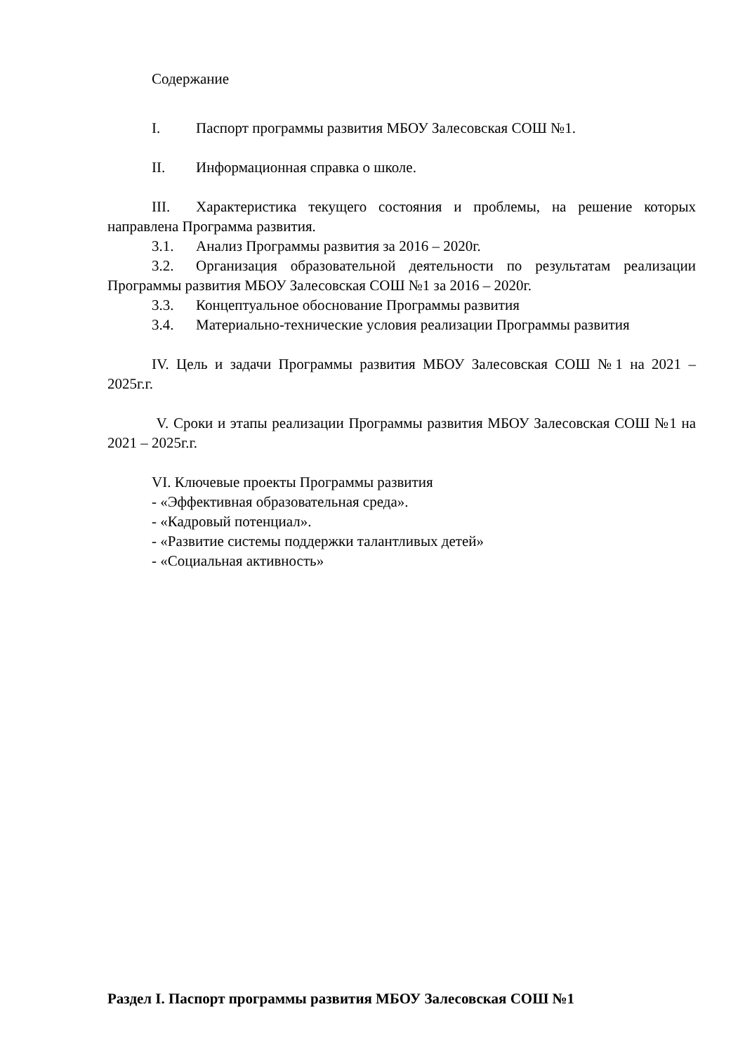Содержание
I. Паспорт программы развития МБОУ Залесовская СОШ №1.
II. Информационная справка о школе.
III. Характеристика текущего состояния и проблемы, на решение которых направлена Программа развития.
3.1. Анализ Программы развития за 2016 – 2020г.
3.2. Организация образовательной деятельности по результатам реализации Программы развития МБОУ Залесовская СОШ №1 за 2016 – 2020г.
3.3. Концептуальное обоснование Программы развития
3.4. Материально-технические условия реализации Программы развития
IV. Цель и задачи Программы развития МБОУ Залесовская СОШ №1 на 2021 – 2025г.г.
V. Сроки и этапы реализации Программы развития МБОУ Залесовская СОШ №1 на 2021 – 2025г.г.
VI. Ключевые проекты Программы развития
- «Эффективная образовательная среда».
- «Кадровый потенциал».
- «Развитие системы поддержки талантливых детей»
- «Социальная активность»
Раздел I. Паспорт программы развития МБОУ Залесовская СОШ №1